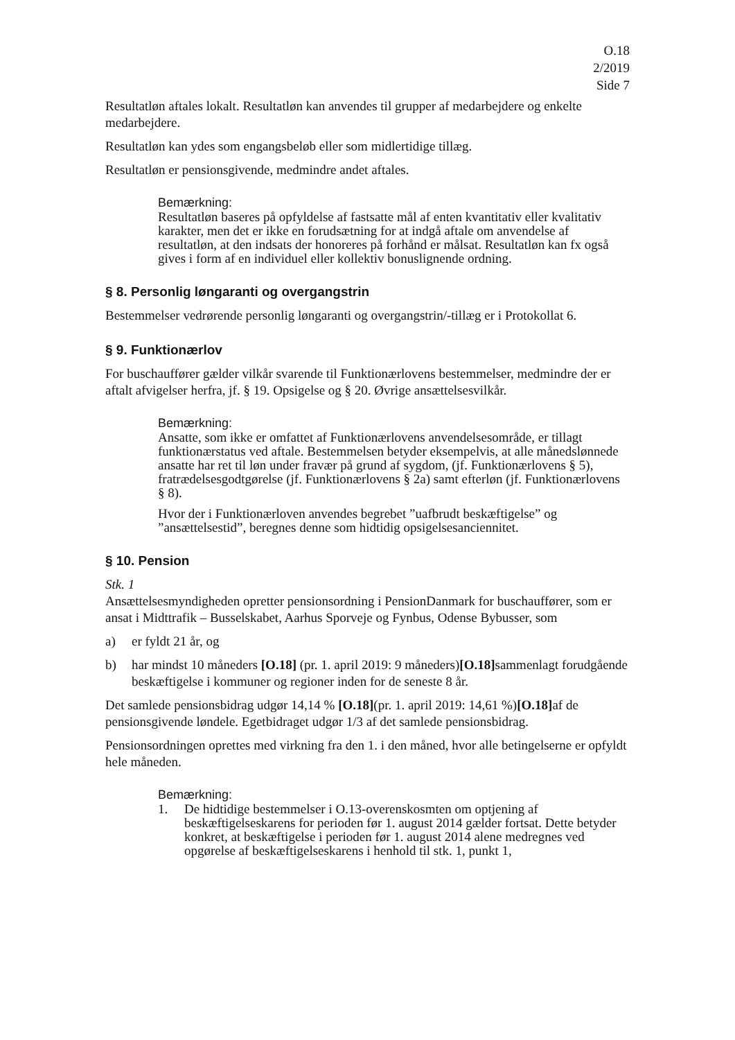O.18
2/2019
Side 7
Resultatløn aftales lokalt. Resultatløn kan anvendes til grupper af medarbejdere og enkelte medarbejdere.
Resultatløn kan ydes som engangsbeløb eller som midlertidige tillæg.
Resultatløn er pensionsgivende, medmindre andet aftales.
Bemærkning:
Resultatløn baseres på opfyldelse af fastsatte mål af enten kvantitativ eller kvalitativ karakter, men det er ikke en forudsætning for at indgå aftale om anvendelse af resultatløn, at den indsats der honoreres på forhånd er målsat. Resultatløn kan fx også gives i form af en individuel eller kollektiv bonuslignende ordning.
§ 8. Personlig løngaranti og overgangstrin
Bestemmelser vedrørende personlig løngaranti og overgangstrin/-tillæg er i Protokollat 6.
§ 9. Funktionærlov
For buschauffører gælder vilkår svarende til Funktionærlovens bestemmelser, medmindre der er aftalt afvigelser herfra, jf. § 19. Opsigelse og § 20. Øvrige ansættelsesvilkår.
Bemærkning:
Ansatte, som ikke er omfattet af Funktionærlovens anvendelsesområde, er tillagt funktionærstatus ved aftale. Bestemmelsen betyder eksempelvis, at alle månedslønnede ansatte har ret til løn under fravær på grund af sygdom, (jf. Funktionærlovens § 5), fratrædelsesgodtgørelse (jf. Funktionærlovens § 2a) samt efterløn (jf. Funktionærlovens § 8).
Hvor der i Funktionærloven anvendes begrebet ”uafbrudt beskæftigelse” og ”ansættelsestid”, beregnes denne som hidtidig opsigelsesanciennitet.
§ 10. Pension
Stk. 1
Ansættelsesmyndigheden opretter pensionsordning i PensionDanmark for buschauffører, som er ansat i Midttrafik – Busselskabet, Aarhus Sporveje og Fynbus, Odense Bybusser, som
a) er fyldt 21 år, og
b) har mindst 10 måneders [O.18] (pr. 1. april 2019: 9 måneders)[O.18] sammenlagt forudgående beskæftigelse i kommuner og regioner inden for de seneste 8 år.
Det samlede pensionsbidrag udgør 14,14 % [O.18](pr. 1. april 2019: 14,61 %)[O.18] af de pensionsgivende løndele. Egetbidraget udgør 1/3 af det samlede pensionsbidrag.
Pensionsordningen oprettes med virkning fra den 1. i den måned, hvor alle betingelserne er opfyldt hele måneden.
Bemærkning:
1. De hidtidige bestemmelser i O.13-overenskosmten om optjening af beskæftigelseskarens for perioden før 1. august 2014 gælder fortsat. Dette betyder konkret, at beskæftigelse i perioden før 1. august 2014 alene medregnes ved opgørelse af beskæftigelseskarens i henhold til stk. 1, punkt 1,